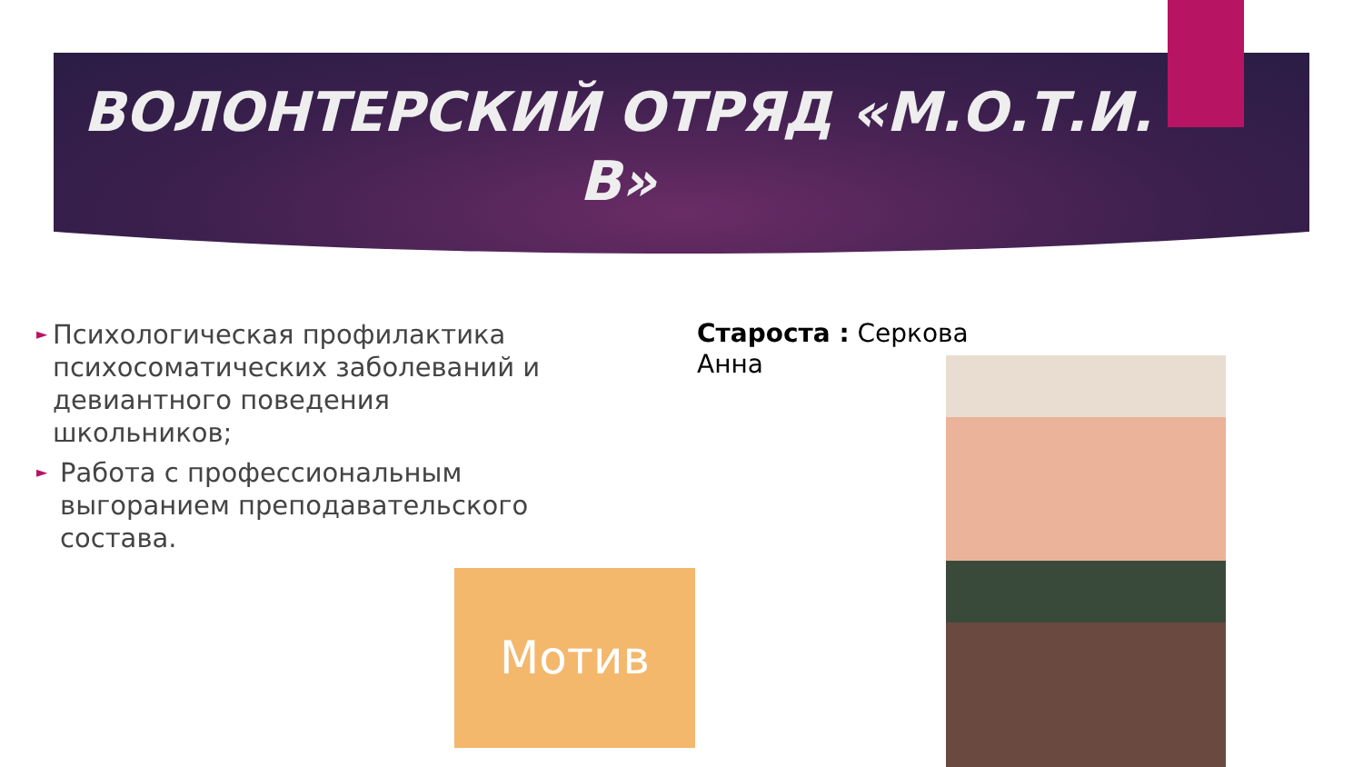ВОЛОНТЕРСКИЙ ОТРЯД «М.О.Т.И.
В»
► Психологическая профилактика психосоматических заболеваний и девиантного поведения школьников;
► Работа с профессиональным выгоранием преподавательского состава.
Староста : Серкова
Анна
Мотив